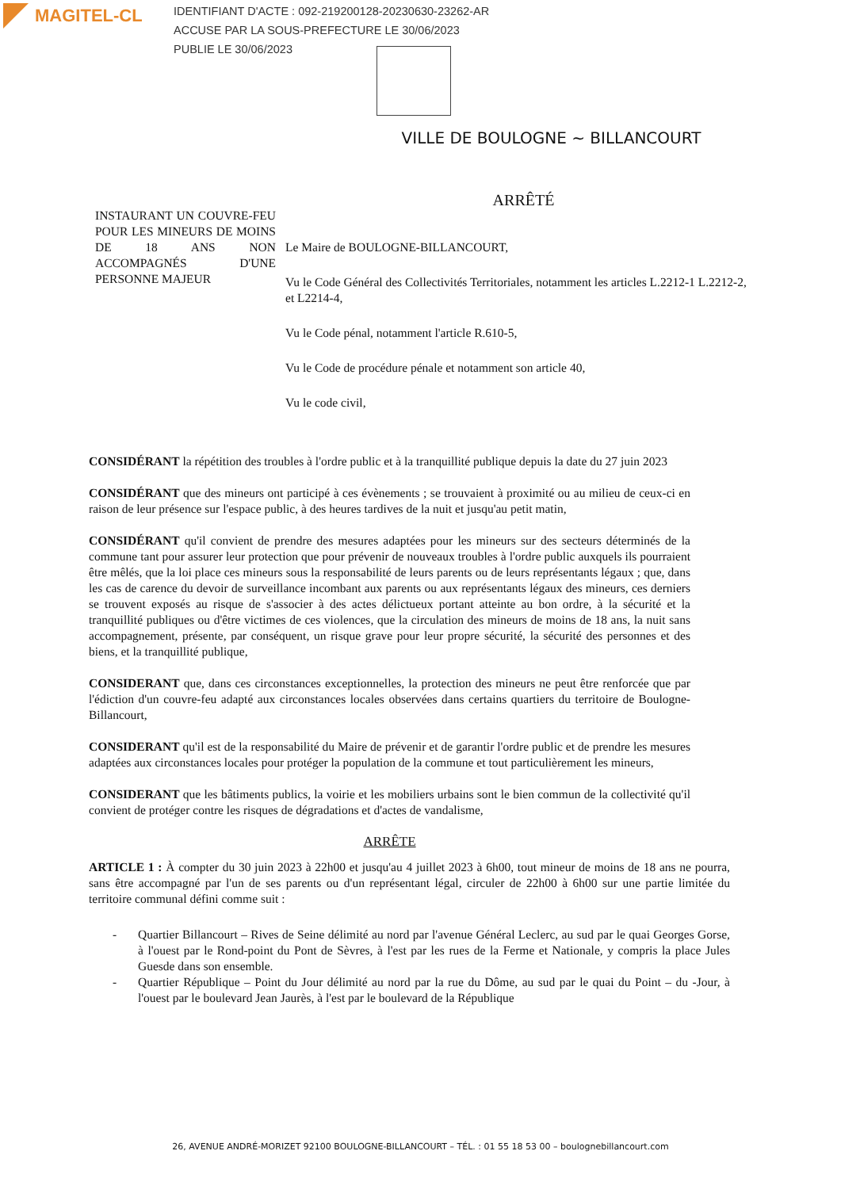MAGITEL-CL
IDENTIFIANT D'ACTE : 092-219200128-20230630-23262-AR
ACCUSE PAR LA SOUS-PREFECTURE LE 30/06/2023
PUBLIE LE 30/06/2023
VILLE DE BOULOGNE ~ BILLANCOURT
ARRÊTÉ
INSTAURANT UN COUVRE-FEU POUR LES MINEURS DE MOINS DE 18 ANS NON ACCOMPAGNÉS D'UNE PERSONNE MAJEUR
Le Maire de BOULOGNE-BILLANCOURT,
Vu le Code Général des Collectivités Territoriales, notamment les articles L.2212-1 L.2212-2, et L2214-4,
Vu le Code pénal, notamment l'article R.610-5,
Vu le Code de procédure pénale et notamment son article 40,
Vu le code civil,
CONSIDÉRANT la répétition des troubles à l'ordre public et à la tranquillité publique depuis la date du 27 juin 2023
CONSIDÉRANT que des mineurs ont participé à ces évènements ; se trouvaient à proximité ou au milieu de ceux-ci en raison de leur présence sur l'espace public, à des heures tardives de la nuit et jusqu'au petit matin,
CONSIDÉRANT qu'il convient de prendre des mesures adaptées pour les mineurs sur des secteurs déterminés de la commune tant pour assurer leur protection que pour prévenir de nouveaux troubles à l'ordre public auxquels ils pourraient être mêlés, que la loi place ces mineurs sous la responsabilité de leurs parents ou de leurs représentants légaux ; que, dans les cas de carence du devoir de surveillance incombant aux parents ou aux représentants légaux des mineurs, ces derniers se trouvent exposés au risque de s'associer à des actes délictueux portant atteinte au bon ordre, à la sécurité et la tranquillité publiques ou d'être victimes de ces violences, que la circulation des mineurs de moins de 18 ans, la nuit sans accompagnement, présente, par conséquent, un risque grave pour leur propre sécurité, la sécurité des personnes et des biens, et la tranquillité publique,
CONSIDERANT que, dans ces circonstances exceptionnelles, la protection des mineurs ne peut être renforcée que par l'édiction d'un couvre-feu adapté aux circonstances locales observées dans certains quartiers du territoire de Boulogne-Billancourt,
CONSIDERANT qu'il est de la responsabilité du Maire de prévenir et de garantir l'ordre public et de prendre les mesures adaptées aux circonstances locales pour protéger la population de la commune et tout particulièrement les mineurs,
CONSIDERANT que les bâtiments publics, la voirie et les mobiliers urbains sont le bien commun de la collectivité qu'il convient de protéger contre les risques de dégradations et d'actes de vandalisme,
ARRÊTE
ARTICLE 1 : À compter du 30 juin 2023 à 22h00 et jusqu'au 4 juillet 2023 à 6h00, tout mineur de moins de 18 ans ne pourra, sans être accompagné par l'un de ses parents ou d'un représentant légal, circuler de 22h00 à 6h00 sur une partie limitée du territoire communal défini comme suit :
- Quartier Billancourt – Rives de Seine délimité au nord par l'avenue Général Leclerc, au sud par le quai Georges Gorse, à l'ouest par le Rond-point du Pont de Sèvres, à l'est par les rues de la Ferme et Nationale, y compris la place Jules Guesde dans son ensemble.
- Quartier République – Point du Jour délimité au nord par la rue du Dôme, au sud par le quai du Point – du -Jour, à l'ouest par le boulevard Jean Jaurès, à l'est par le boulevard de la République
26, AVENUE ANDRÉ-MORIZET 92100 BOULOGNE-BILLANCOURT – TÉL. : 01 55 18 53 00 – boulognebillancourt.com